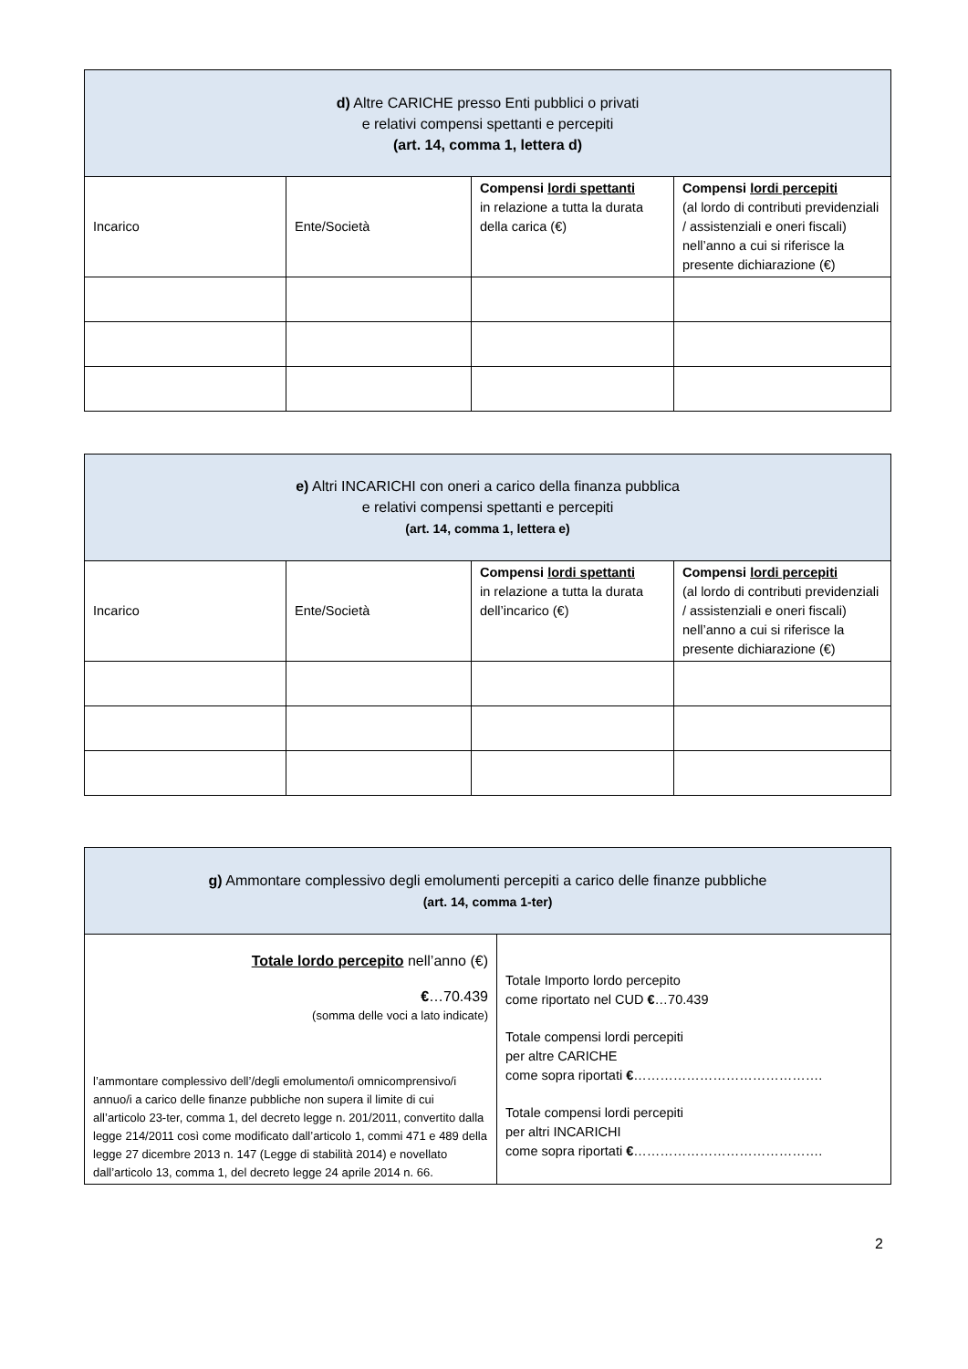| d) Altre CARICHE presso Enti pubblici o privati e relativi compensi spettanti e percepiti (art. 14, comma 1, lettera d) | | | |
| --- | --- | --- | --- |
| Incarico | Ente/Società | Compensi lordi spettanti in relazione a tutta la durata della carica (€) | Compensi lordi percepiti (al lordo di contributi previdenziali / assistenziali e oneri fiscali) nell’anno a cui si riferisce la presente dichiarazione (€) |
| e) Altri INCARICHI con oneri a carico della finanza pubblica e relativi compensi spettanti e percepiti (art. 14, comma 1, lettera e) | | | |
| --- | --- | --- | --- |
| Incarico | Ente/Società | Compensi lordi spettanti in relazione a tutta la durata dell’incarico (€) | Compensi lordi percepiti (al lordo di contributi previdenziali / assistenziali e oneri fiscali) nell’anno a cui si riferisce la presente dichiarazione (€) |
| g) Ammontare complessivo degli emolumenti percepiti a carico delle finanze pubbliche (art. 14, comma 1-ter) | |
| --- | --- |
| Totale lordo percepito nell’anno (€) € …70.439 (somma delle voci a lato indicate) l’ammontare complessivo dell’/degli emolumento/i omnicomprensivo/i annuo/i a carico delle finanze pubbliche non supera il limite di cui all’articolo 23-ter, comma 1, del decreto legge n. 201/2011, convertito dalla legge 214/2011 così come modificato dall’articolo 1, commi 471 e 489 della legge 27 dicembre 2013 n. 147 (Legge di stabilità 2014) e novellato dall’articolo 13, comma 1, del decreto legge 24 aprile 2014 n. 66. | Totale Importo lordo percepito come riportato nel CUD € …70.439 Totale compensi lordi percepiti per altre CARICHE come sopra riportati € ……………………………………. Totale compensi lordi percepiti per altri INCARICHI come sopra riportati € ……………………………………. |
2